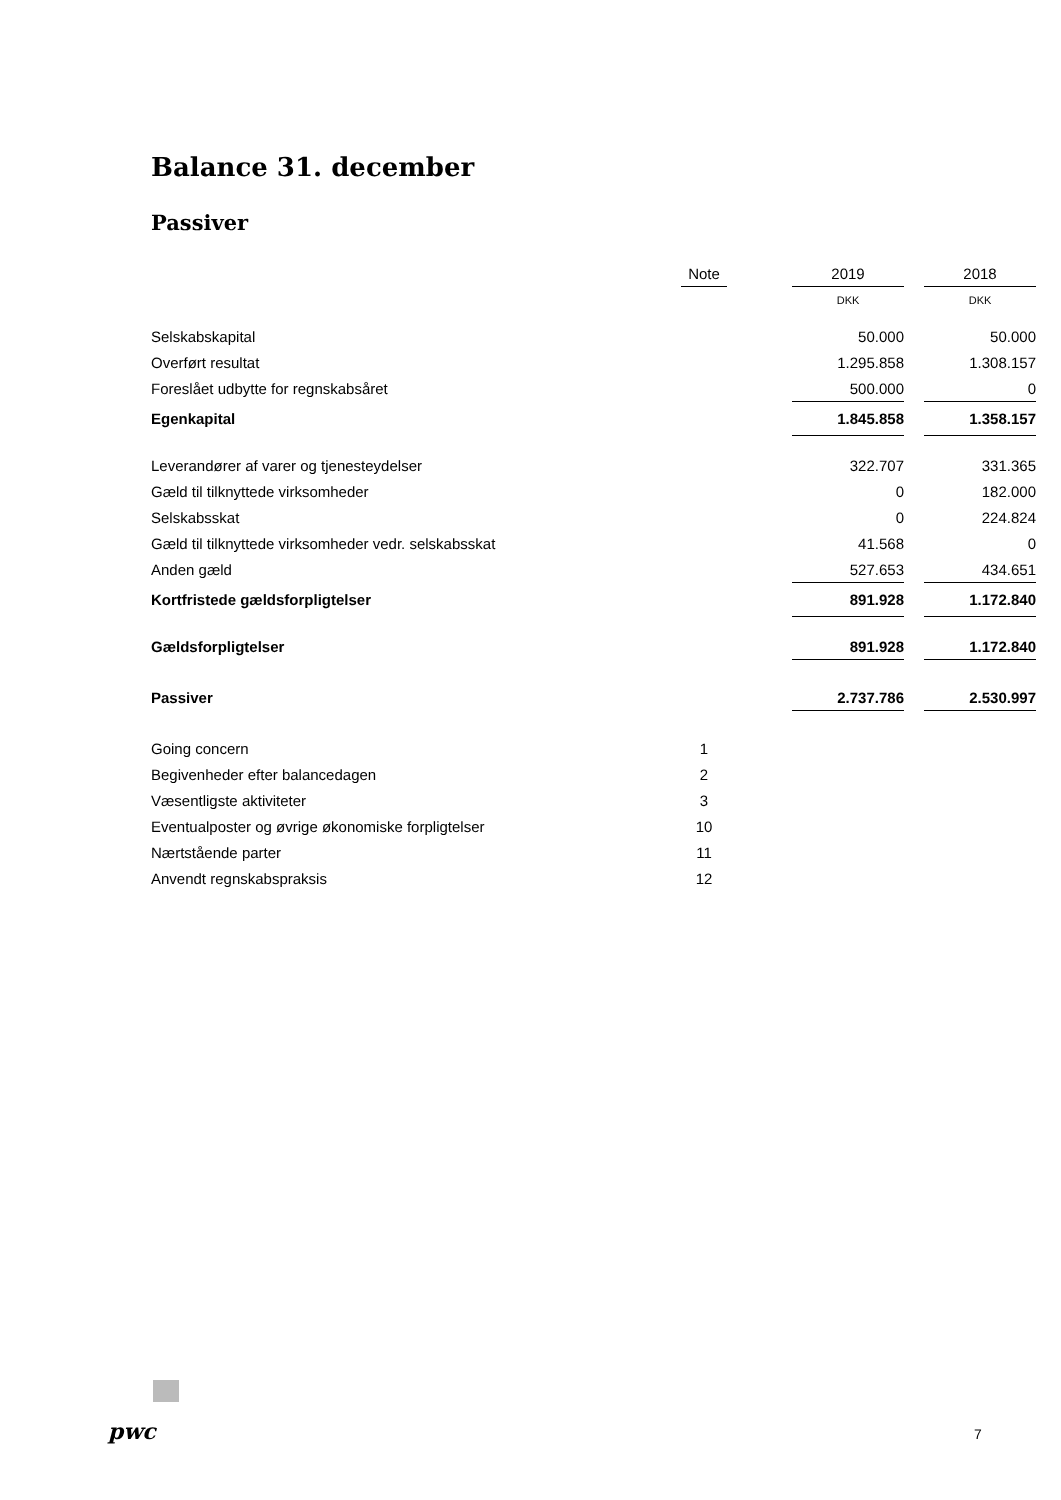Balance 31. december
Passiver
| | Note | | 2019 | | 2018 |
| | | | DKK | | DKK |
| Selskabskapital | | | 50.000 | | 50.000 |
| Overført resultat | | | 1.295.858 | | 1.308.157 |
| Foreslået udbytte for regnskabsåret | | | 500.000 | | 0 |
| Egenkapital | | | 1.845.858 | | 1.358.157 |
| Leverandører af varer og tjenesteydelser | | | 322.707 | | 331.365 |
| Gæld til tilknyttede virksomheder | | | 0 | | 182.000 |
| Selskabsskat | | | 0 | | 224.824 |
| Gæld til tilknyttede virksomheder vedr. selskabsskat | | | 41.568 | | 0 |
| Anden gæld | | | 527.653 | | 434.651 |
| Kortfristede gældsforpligtelser | | | 891.928 | | 1.172.840 |
| Gældsforpligtelser | | | 891.928 | | 1.172.840 |
| Passiver | | | 2.737.786 | | 2.530.997 |
| Going concern | 1 | | | | |
| Begivenheder efter balancedagen | 2 | | | | |
| Væsentligste aktiviteter | 3 | | | | |
| Eventualposter og øvrige økonomiske forpligtelser | 10 | | | | |
| Nærtstående parter | 11 | | | | |
| Anvendt regnskabspraksis | 12 | | | | |
pwc 7